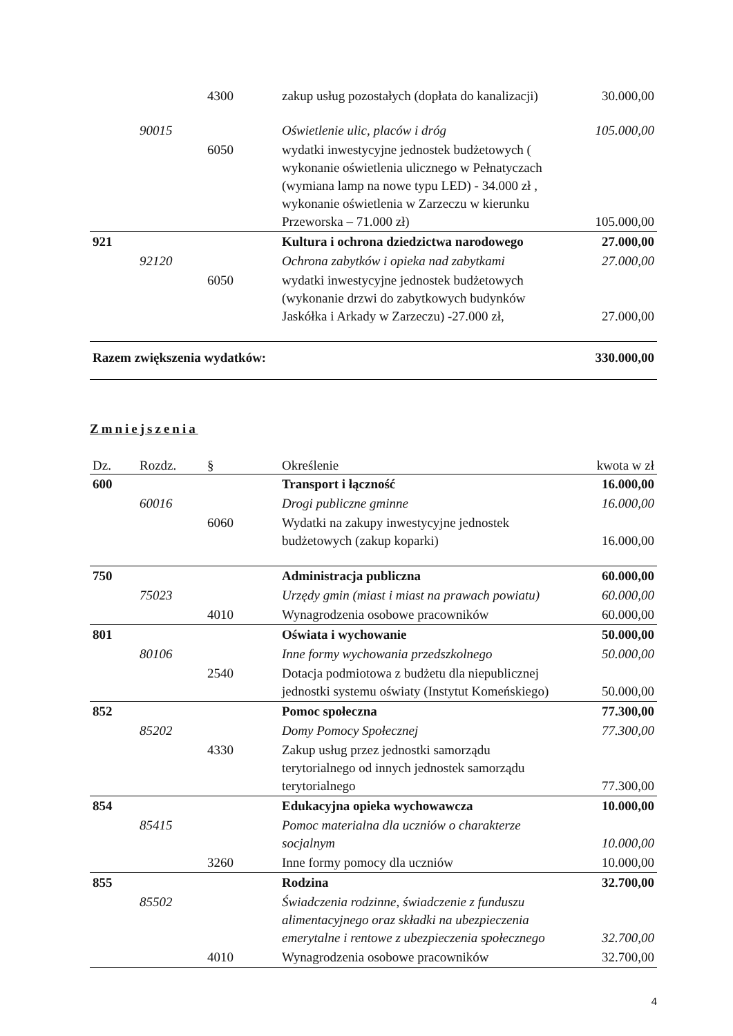| | | 4300 | zakup usług pozostałych (dopłata do kanalizacji) | 30.000,00 |
| | 90015 | | Oświetlenie ulic, placów i dróg | 105.000,00 |
| | | 6050 | wydatki inwestycyjne jednostek budżetowych ( wykonanie oświetlenia ulicznego w Pełnatyczach (wymiana lamp na nowe typu LED) - 34.000 zł , wykonanie oświetlenia w Zarzeczu w kierunku Przeworska – 71.000 zł) | 105.000,00 |
| 921 | | | Kultura i ochrona dziedzictwa narodowego | 27.000,00 |
| | 92120 | | Ochrona zabytków i opieka nad zabytkami | 27.000,00 |
| | | 6050 | wydatki inwestycyjne jednostek budżetowych (wykonanie drzwi do zabytkowych budynków Jaskółka i Arkady w Zarzeczu) -27.000 zł, | 27.000,00 |
| Razem zwiększenia wydatków: | | | | 330.000,00 |
Zmniejszenia
| Dz. | Rozdz. | § | Określenie | kwota w zł |
| --- | --- | --- | --- | --- |
| 600 | | | Transport i łączność | 16.000,00 |
| | 60016 | | Drogi publiczne gminne | 16.000,00 |
| | | 6060 | Wydatki na zakupy inwestycyjne jednostek budżetowych (zakup koparki) | 16.000,00 |
| 750 | | | Administracja publiczna | 60.000,00 |
| | 75023 | | Urzędy gmin (miast i miast na prawach powiatu) | 60.000,00 |
| | | 4010 | Wynagrodzenia osobowe pracowników | 60.000,00 |
| 801 | | | Oświata i wychowanie | 50.000,00 |
| | 80106 | | Inne formy wychowania przedszkolnego | 50.000,00 |
| | | 2540 | Dotacja podmiotowa z budżetu dla niepublicznej jednostki systemu oświaty (Instytut Komeńskiego) | 50.000,00 |
| 852 | | | Pomoc społeczna | 77.300,00 |
| | 85202 | | Domy Pomocy Społecznej | 77.300,00 |
| | | 4330 | Zakup usług przez jednostki samorządu terytorialnego od innych jednostek samorządu terytorialnego | 77.300,00 |
| 854 | | | Edukacyjna opieka wychowawcza | 10.000,00 |
| | 85415 | | Pomoc materialna dla uczniów o charakterze socjalnym | 10.000,00 |
| | | 3260 | Inne formy pomocy dla uczniów | 10.000,00 |
| 855 | | | Rodzina | 32.700,00 |
| | 85502 | | Świadczenia rodzinne, świadczenie z funduszu alimentacyjnego oraz składki na ubezpieczenia emerytalne i rentowe z ubezpieczenia społecznego | 32.700,00 |
| | | 4010 | Wynagrodzenia osobowe pracowników | 32.700,00 |
4